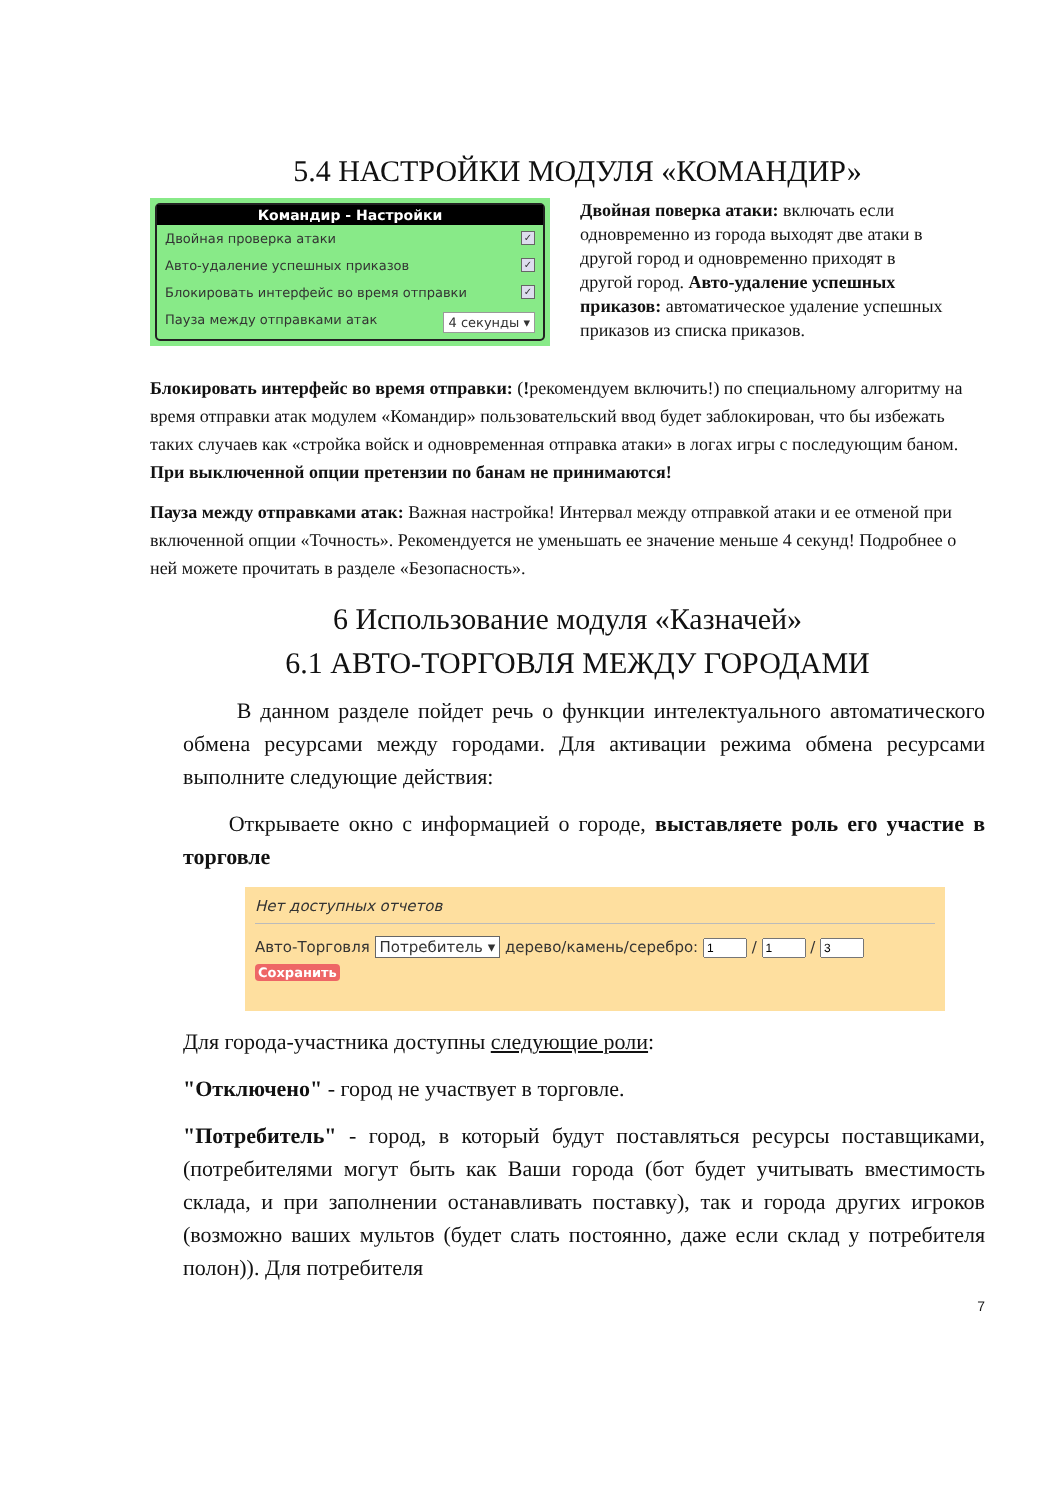5.4 НАСТРОЙКИ МОДУЛЯ «КОМАНДИР»
Командир - Настройки
Двойная проверка атаки ✓
Авто-удаление успешных приказов ✓
Блокировать интерфейс во время отправки ✓
Пауза между отправками атак 4 секунды ▾
Двойная поверка атаки: включать если одновременно из города выходят две атаки в другой город и одновременно приходят в другой город. Авто-удаление успешных приказов: автоматическое удаление успешных приказов из списка приказов.
Блокировать интерфейс во время отправки: (!рекомендуем включить!) по специальному алгоритму на время отправки атак модулем «Командир» пользовательский ввод будет заблокирован, что бы избежать таких случаев как «стройка войск и одновременная отправка атаки» в логах игры с последующим баном. При выключенной опции претензии по банам не принимаются!
Пауза между отправками атак: Важная настройка! Интервал между отправкой атаки и ее отменой при включенной опции «Точность». Рекомендуется не уменьшать ее значение меньше 4 секунд! Подробнее о ней можете прочитать в разделе «Безопасность».
6 Использование модуля «Казначей»
6.1 АВТО-ТОРГОВЛЯ МЕЖДУ ГОРОДАМИ
В данном разделе пойдет речь о функции интелектуального автоматического обмена ресурсами между городами. Для активации режима обмена ресурсами выполните следующие действия:
Открываете окно с информацией о городе, выставляете роль его участие в торговле
Нет доступных отчетов
Авто-Торговля Потребитель ▾ дерево/камень/серебро: / /
Сохранить
Для города-участника доступны следующие роли:
"Отключено" - город не участвует в торговле.
"Потребитель" - город, в который будут поставляться ресурсы поставщиками, (потребителями могут быть как Ваши города (бот будет учитывать вместимость склада, и при заполнении останавливать поставку), так и города других игроков (возможно ваших мультов (будет слать постоянно, даже если склад у потребителя полон)). Для потребителя
7